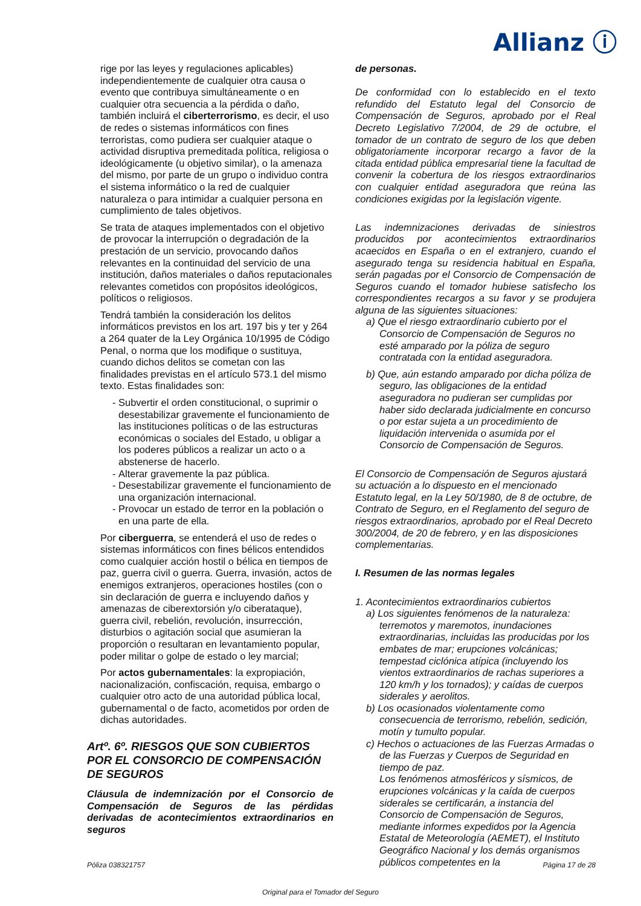Allianz ⓘ
rige por las leyes y regulaciones aplicables) independientemente de cualquier otra causa o evento que contribuya simultáneamente o en cualquier otra secuencia a la pérdida o daño, también incluirá el ciberterrorismo, es decir, el uso de redes o sistemas informáticos con fines terroristas, como pudiera ser cualquier ataque o actividad disruptiva premeditada política, religiosa o ideológicamente (u objetivo similar), o la amenaza del mismo, por parte de un grupo o individuo contra el sistema informático o la red de cualquier naturaleza o para intimidar a cualquier persona en cumplimiento de tales objetivos.
Se trata de ataques implementados con el objetivo de provocar la interrupción o degradación de la prestación de un servicio, provocando daños relevantes en la continuidad del servicio de una institución, daños materiales o daños reputacionales relevantes cometidos con propósitos ideológicos, políticos o religiosos.
Tendrá también la consideración los delitos informáticos previstos en los art. 197 bis y ter y 264 a 264 quater de la Ley Orgánica 10/1995 de Código Penal, o norma que los modifique o sustituya, cuando dichos delitos se cometan con las finalidades previstas en el artículo 573.1 del mismo texto. Estas finalidades son:
Subvertir el orden constitucional, o suprimir o desestabilizar gravemente el funcionamiento de las instituciones políticas o de las estructuras económicas o sociales del Estado, u obligar a los poderes públicos a realizar un acto o a abstenerse de hacerlo.
Alterar gravemente la paz pública.
Desestabilizar gravemente el funcionamiento de una organización internacional.
Provocar un estado de terror en la población o en una parte de ella.
Por ciberguerra, se entenderá el uso de redes o sistemas informáticos con fines bélicos entendidos como cualquier acción hostil o bélica en tiempos de paz, guerra civil o guerra. Guerra, invasión, actos de enemigos extranjeros, operaciones hostiles (con o sin declaración de guerra e incluyendo daños y amenazas de ciberextorsión y/o ciberataque), guerra civil, rebelión, revolución, insurrección, disturbios o agitación social que asumieran la proporción o resultaran en levantamiento popular, poder militar o golpe de estado o ley marcial;
Por actos gubernamentales: la expropiación, nacionalización, confiscación, requisa, embargo o cualquier otro acto de una autoridad pública local, gubernamental o de facto, acometidos por orden de dichas autoridades.
Artº. 6º. RIESGOS QUE SON CUBIERTOS POR EL CONSORCIO DE COMPENSACIÓN DE SEGUROS
Cláusula de indemnización por el Consorcio de Compensación de Seguros de las pérdidas derivadas de acontecimientos extraordinarios en seguros
de personas.
De conformidad con lo establecido en el texto refundido del Estatuto legal del Consorcio de Compensación de Seguros, aprobado por el Real Decreto Legislativo 7/2004, de 29 de octubre, el tomador de un contrato de seguro de los que deben obligatoriamente incorporar recargo a favor de la citada entidad pública empresarial tiene la facultad de convenir la cobertura de los riesgos extraordinarios con cualquier entidad aseguradora que reúna las condiciones exigidas por la legislación vigente.
Las indemnizaciones derivadas de siniestros producidos por acontecimientos extraordinarios acaecidos en España o en el extranjero, cuando el asegurado tenga su residencia habitual en España, serán pagadas por el Consorcio de Compensación de Seguros cuando el tomador hubiese satisfecho los correspondientes recargos a su favor y se produjera alguna de las siguientes situaciones:
a) Que el riesgo extraordinario cubierto por el Consorcio de Compensación de Seguros no esté amparado por la póliza de seguro contratada con la entidad aseguradora.
b) Que, aún estando amparado por dicha póliza de seguro, las obligaciones de la entidad aseguradora no pudieran ser cumplidas por haber sido declarada judicialmente en concurso o por estar sujeta a un procedimiento de liquidación intervenida o asumida por el Consorcio de Compensación de Seguros.
El Consorcio de Compensación de Seguros ajustará su actuación a lo dispuesto en el mencionado Estatuto legal, en la Ley 50/1980, de 8 de octubre, de Contrato de Seguro, en el Reglamento del seguro de riesgos extraordinarios, aprobado por el Real Decreto 300/2004, de 20 de febrero, y en las disposiciones complementarias.
I. Resumen de las normas legales
1. Acontecimientos extraordinarios cubiertos
a) Los siguientes fenómenos de la naturaleza: terremotos y maremotos, inundaciones extraordinarias, incluidas las producidas por los embates de mar; erupciones volcánicas; tempestad ciclónica atípica (incluyendo los vientos extraordinarios de rachas superiores a 120 km/h y los tornados); y caídas de cuerpos siderales y aerolitos.
b) Los ocasionados violentamente como consecuencia de terrorismo, rebelión, sedición, motín y tumulto popular.
c) Hechos o actuaciones de las Fuerzas Armadas o de las Fuerzas y Cuerpos de Seguridad en tiempo de paz.
Los fenómenos atmosféricos y sísmicos, de erupciones volcánicas y la caída de cuerpos siderales se certificarán, a instancia del Consorcio de Compensación de Seguros, mediante informes expedidos por la Agencia Estatal de Meteorología (AEMET), el Instituto Geográfico Nacional y los demás organismos públicos competentes en la
Póliza 038321757 Página 17 de 28
Original para el Tomador del Seguro